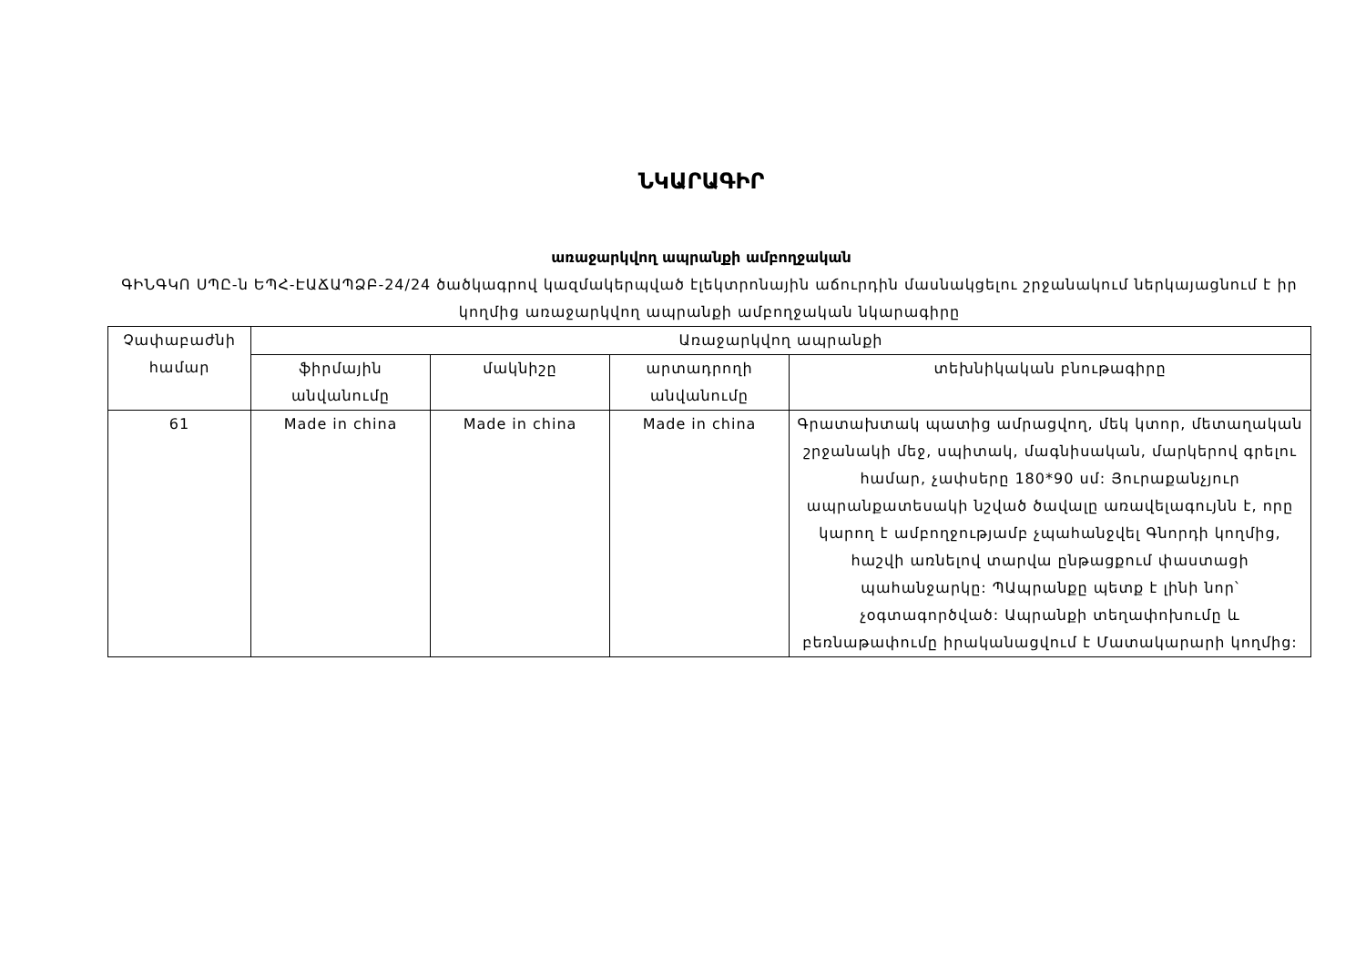ՆԿԱՐԱԳԻՐ
առաջարկվող ապրանքի ամբողջական
ԳԻՆԳԿՈ ՍՊԸ-ն ԵՊՀ-ԷԱՃԱՊՁԲ-24/24 ծածկագրով կազմակերպված էլեկտրոնային աճուրդին մասնակցելու շրջանակում ներկայացնում է իր կողմից առաջարկվող ապրանքի ամբողջական նկարագիրը
| Չափաբաժնի համար | Առաջարկվող ապրանքի | | | |
| --- | --- | --- | --- | --- |
| | ֆիրմային անվանումը | մակնիշը | արտադրողի անվանումը | տեխնիկական բնութագիրը |
| 61 | Made in china | Made in china | Made in china | Գրատախտակ պատից ամրացվող, մեկ կտոր, մետաղական շրջանակի մեջ, սպիտակ, մագնիսական, մարկերով գրելու համար, չափսերը 180*90 սմ: Յուրաքանչյուր ապրանքատեսակի նշված ծավալը առավելագույնն է, որը կարող է ամբողջությամբ չպահանջվել Գնորդի կողմից, հաշվի առնելով տարվա ընթացքում փաստացի պահանջարկը: ՊԱպրանքը պետք է լինի նոր՝ չօգտագործված: Ապրանքի տեղափոխումը և բեռնաթափումը իրականացվում է Մատակարարի կողմից: |